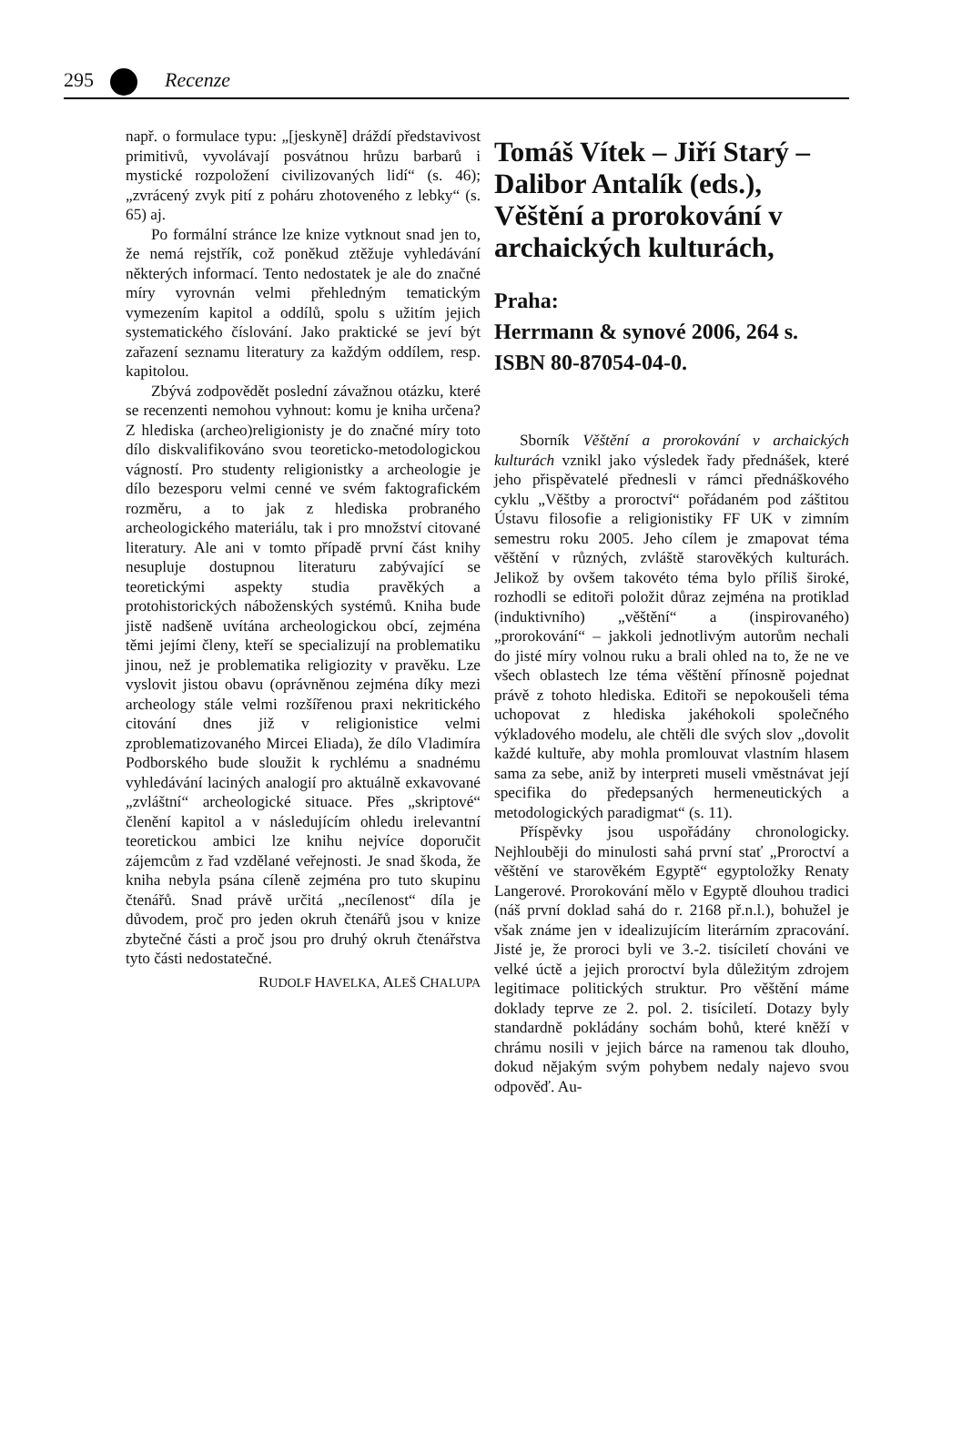295 Recenze
např. o formulace typu: „[jeskyně] dráždí představivost primitivů, vyvolávají posvátnou hrůzu barbarů i mystické rozpoložení civilizovaných lidí“ (s. 46); „zvrácený zvyk pití z poháru zhotoveného z lebky“ (s. 65) aj.
Po formální stránce lze knize vytknout snad jen to, že nemá rejstřík, což poněkud ztěžuje vyhledávání některých informací. Tento nedostatek je ale do značné míry vyrovnán velmi přehledným tematickým vymezením kapitol a oddílů, spolu s užitím jejich systematického číslování. Jako praktické se jeví být zařazení seznamu literatury za každým oddílem, resp. kapitolou.
Zbývá zodpovědět poslední závažnou otázku, které se recenzenti nemohou vyhnout: komu je kniha určena? Z hlediska (archeo)religionisty je do značné míry toto dílo diskvalifikováno svou teoreticko-metodologickou vágností. Pro studenty religionistky a archeologie je dílo bezesporu velmi cenné ve svém faktografickém rozměru, a to jak z hlediska probraného archeologického materiálu, tak i pro množství citované literatury. Ale ani v tomto případě první část knihy nesupluje dostupnou literaturu zabývající se teoretickými aspekty studia pravěkých a protohistorických náboženských systémů. Kniha bude jistě nadšeně uvítána archeologickou obcí, zejména těmi jejími členy, kteří se specializují na problematiku jinou, než je problematika religiozity v pravěku. Lze vyslovit jistou obavu (oprávněnou zejména díky mezi archeology stále velmi rozšířenou praxi nekritického citování dnes již v religionistice velmi zproblematizovaného Mircei Eliada), že dílo Vladimíra Podborského bude sloužit k rychlému a snadnému vyhledávání laciných analogií pro aktuálně exkavované „zvláštní“ archeologické situace. Přes „skriptové“ členění kapitol a v následujícím ohledu irelevantní teoretickou ambici lze knihu nejvíce doporučit zájemcům z řad vzdělané veřejnosti. Je snad škoda, že kniha nebyla psána cíleně zejména pro tuto skupinu čtenářů. Snad právě určitá „necílenost“ díla je důvodem, proč pro jeden okruh čtenářů jsou v knize zbytečné části a proč jsou pro druhý okruh čtenářstva tyto části nedostatečné.
RUDOLF HAVELKA, ALEŠ CHALUPA
Tomáš Vítek – Jiří Starý – Dalibor Antalík (eds.), Věštění a prorokování v archaických kulturách,
Praha:
Herrmann & synové 2006, 264 s.
ISBN 80-87054-04-0.
Sborník Věštění a prorokování v archaických kulturách vznikl jako výsledek řady přednášek, které jeho přispěvatelé přednesli v rámci přednáškového cyklu „Věštby a proroctví“ pořádaném pod záštitou Ústavu filosofie a religionistiky FF UK v zimním semestru roku 2005. Jeho cílem je zmapovat téma věštění v různých, zvláště starověkých kulturách. Jelikož by ovšem takovéto téma bylo příliš široké, rozhodli se editoři položit důraz zejména na protiklad (induktivního) „věštění“ a (inspirovaného) „prorokování“ – jakkoli jednotlivým autorům nechali do jisté míry volnou ruku a brali ohled na to, že ne ve všech oblastech lze téma věštění přínosně pojednat právě z tohoto hlediska. Editoři se nepokoušeli téma uchopovat z hlediska jakéhokoli společného výkladového modelu, ale chtěli dle svých slov „dovolit každé kultuře, aby mohla promlouvat vlastním hlasem sama za sebe, aniž by interpreti museli vměstnávat její specifika do předepsaných hermeneutických a metodologických paradigmat“ (s. 11).
Příspěvky jsou uspořádány chronologicky. Nejhlouběji do minulosti sahá první stať „Proroctví a věštění ve starověkém Egyptě“ egyptoložky Renaty Langerové. Prorokování mělo v Egyptě dlouhou tradici (náš první doklad sahá do r. 2168 př.n.l.), bohužel je však známe jen v idealizujícím literárním zpracování. Jisté je, že proroci byli ve 3.-2. tisíciletí chováni ve velké úctě a jejich proroctví byla důležitým zdrojem legitimace politických struktur. Pro věštění máme doklady teprve ze 2. pol. 2. tisíciletí. Dotazy byly standardně pokládány sochám bohů, které kněží v chrámu nosili v jejich bárce na ramenou tak dlouho, dokud nějakým svým pohybem nedaly najevo svou odpověď. Au-